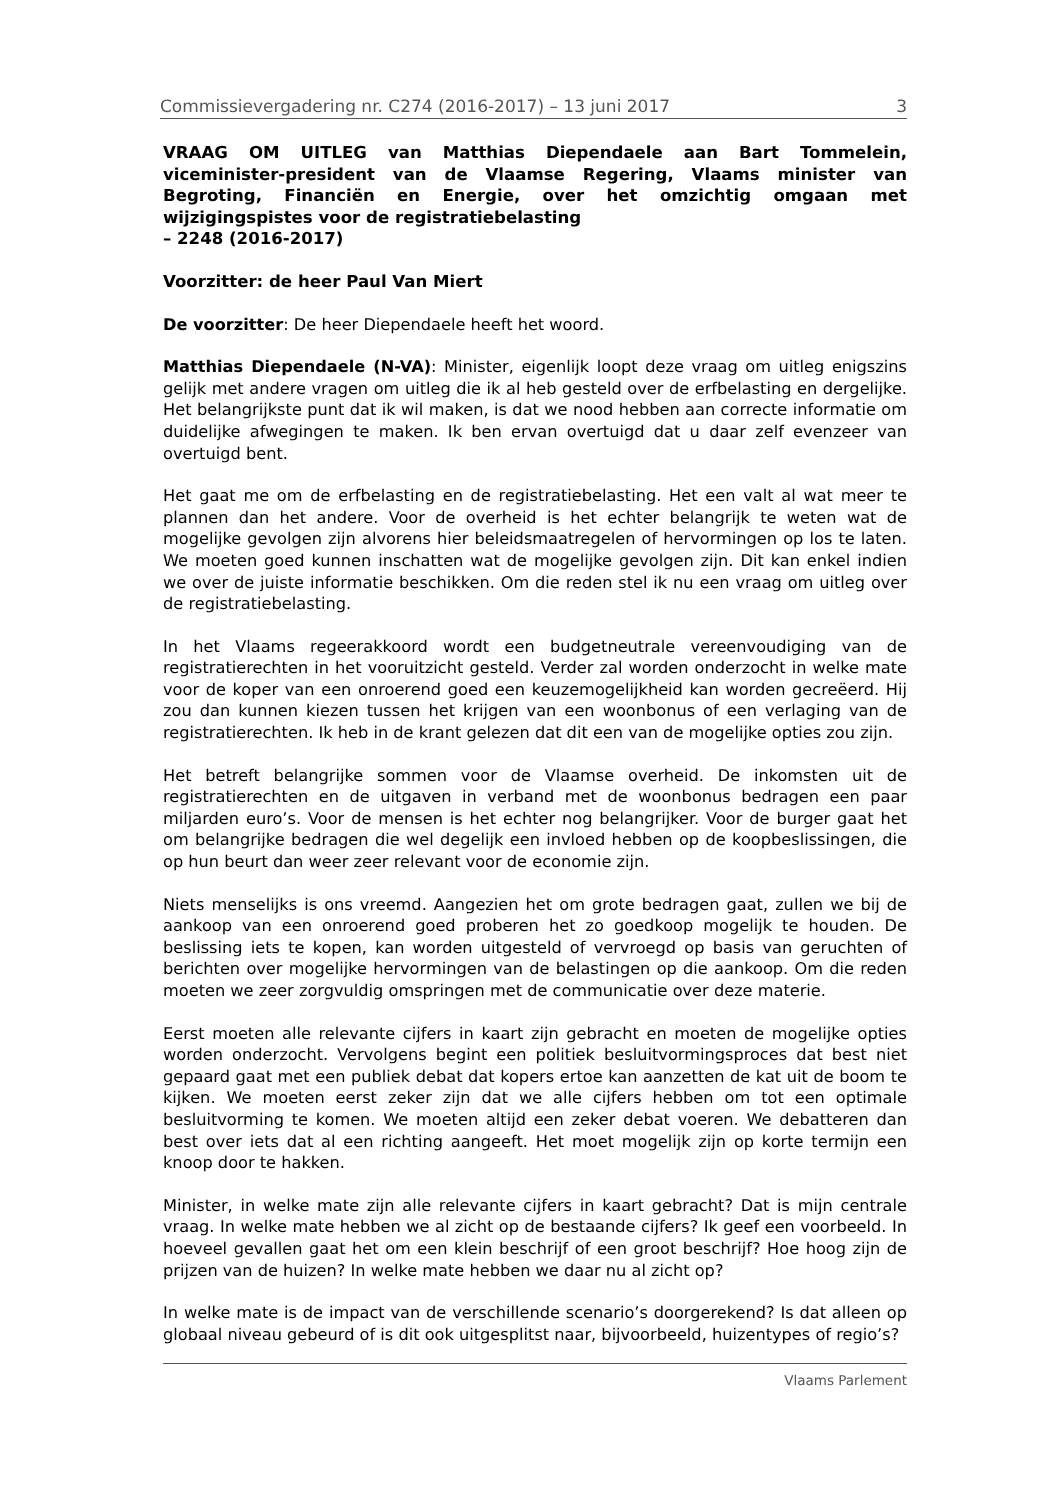Commissievergadering nr. C274 (2016-2017) – 13 juni 2017 3
VRAAG OM UITLEG van Matthias Diependaele aan Bart Tommelein, viceminister-president van de Vlaamse Regering, Vlaams minister van Begroting, Financiën en Energie, over het omzichtig omgaan met wijzigingspistes voor de registratiebelasting
– 2248 (2016-2017)
Voorzitter: de heer Paul Van Miert
De voorzitter: De heer Diependaele heeft het woord.
Matthias Diependaele (N-VA): Minister, eigenlijk loopt deze vraag om uitleg enigszins gelijk met andere vragen om uitleg die ik al heb gesteld over de erfbelasting en dergelijke. Het belangrijkste punt dat ik wil maken, is dat we nood hebben aan correcte informatie om duidelijke afwegingen te maken. Ik ben ervan overtuigd dat u daar zelf evenzeer van overtuigd bent.
Het gaat me om de erfbelasting en de registratiebelasting. Het een valt al wat meer te plannen dan het andere. Voor de overheid is het echter belangrijk te weten wat de mogelijke gevolgen zijn alvorens hier beleidsmaatregelen of hervormingen op los te laten. We moeten goed kunnen inschatten wat de mogelijke gevolgen zijn. Dit kan enkel indien we over de juiste informatie beschikken. Om die reden stel ik nu een vraag om uitleg over de registratiebelasting.
In het Vlaams regeerakkoord wordt een budgetneutrale vereenvoudiging van de registratierechten in het vooruitzicht gesteld. Verder zal worden onderzocht in welke mate voor de koper van een onroerend goed een keuzemogelijkheid kan worden gecreëerd. Hij zou dan kunnen kiezen tussen het krijgen van een woonbonus of een verlaging van de registratierechten. Ik heb in de krant gelezen dat dit een van de mogelijke opties zou zijn.
Het betreft belangrijke sommen voor de Vlaamse overheid. De inkomsten uit de registratierechten en de uitgaven in verband met de woonbonus bedragen een paar miljarden euro’s. Voor de mensen is het echter nog belangrijker. Voor de burger gaat het om belangrijke bedragen die wel degelijk een invloed hebben op de koopbeslissingen, die op hun beurt dan weer zeer relevant voor de economie zijn.
Niets menselijks is ons vreemd. Aangezien het om grote bedragen gaat, zullen we bij de aankoop van een onroerend goed proberen het zo goedkoop mogelijk te houden. De beslissing iets te kopen, kan worden uitgesteld of vervroegd op basis van geruchten of berichten over mogelijke hervormingen van de belastingen op die aankoop. Om die reden moeten we zeer zorgvuldig omspringen met de communicatie over deze materie.
Eerst moeten alle relevante cijfers in kaart zijn gebracht en moeten de mogelijke opties worden onderzocht. Vervolgens begint een politiek besluitvormingsproces dat best niet gepaard gaat met een publiek debat dat kopers ertoe kan aanzetten de kat uit de boom te kijken. We moeten eerst zeker zijn dat we alle cijfers hebben om tot een optimale besluitvorming te komen. We moeten altijd een zeker debat voeren. We debatteren dan best over iets dat al een richting aangeeft. Het moet mogelijk zijn op korte termijn een knoop door te hakken.
Minister, in welke mate zijn alle relevante cijfers in kaart gebracht? Dat is mijn centrale vraag. In welke mate hebben we al zicht op de bestaande cijfers? Ik geef een voorbeeld. In hoeveel gevallen gaat het om een klein beschrijf of een groot beschrijf? Hoe hoog zijn de prijzen van de huizen? In welke mate hebben we daar nu al zicht op?
In welke mate is de impact van de verschillende scenario’s doorgerekend? Is dat alleen op globaal niveau gebeurd of is dit ook uitgesplitst naar, bijvoorbeeld, huizentypes of regio’s?
Vlaams Parlement